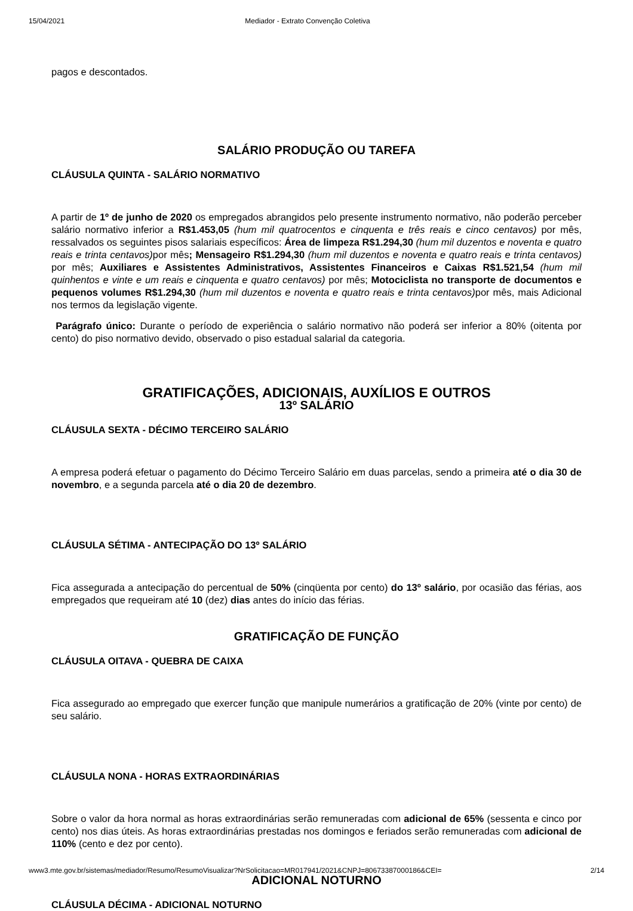15/04/2021 Mediador - Extrato Convenção Coletiva
pagos e descontados.
SALÁRIO PRODUÇÃO OU TAREFA
CLÁUSULA QUINTA - SALÁRIO NORMATIVO
A partir de 1º de junho de 2020 os empregados abrangidos pelo presente instrumento normativo, não poderão perceber salário normativo inferior a R$1.453,05 (hum mil quatrocentos e cinquenta e três reais e cinco centavos) por mês, ressalvados os seguintes pisos salariais específicos: Área de limpeza R$1.294,30 (hum mil duzentos e noventa e quatro reais e trinta centavos) por mês; Mensageiro R$1.294,30 (hum mil duzentos e noventa e quatro reais e trinta centavos) por mês; Auxiliares e Assistentes Administrativos, Assistentes Financeiros e Caixas R$1.521,54 (hum mil quinhentos e vinte e um reais e cinquenta e quatro centavos) por mês; Motociclista no transporte de documentos e pequenos volumes R$1.294,30 (hum mil duzentos e noventa e quatro reais e trinta centavos) por mês, mais Adicional nos termos da legislação vigente.
Parágrafo único: Durante o período de experiência o salário normativo não poderá ser inferior a 80% (oitenta por cento) do piso normativo devido, observado o piso estadual salarial da categoria.
GRATIFICAÇÕES, ADICIONAIS, AUXÍLIOS E OUTROS
13º SALÁRIO
CLÁUSULA SEXTA - DÉCIMO TERCEIRO SALÁRIO
A empresa poderá efetuar o pagamento do Décimo Terceiro Salário em duas parcelas, sendo a primeira até o dia 30 de novembro, e a segunda parcela até o dia 20 de dezembro.
CLÁUSULA SÉTIMA - ANTECIPAÇÃO DO 13º SALÁRIO
Fica assegurada a antecipação do percentual de 50% (cinqüenta por cento) do 13º salário, por ocasião das férias, aos empregados que requeiram até 10 (dez) dias antes do início das férias.
GRATIFICAÇÃO DE FUNÇÃO
CLÁUSULA OITAVA - QUEBRA DE CAIXA
Fica assegurado ao empregado que exercer função que manipule numerários a gratificação de 20% (vinte por cento) de seu salário.
CLÁUSULA NONA - HORAS EXTRAORDINÁRIAS
Sobre o valor da hora normal as horas extraordinárias serão remuneradas com adicional de 65% (sessenta e cinco por cento) nos dias úteis. As horas extraordinárias prestadas nos domingos e feriados serão remuneradas com adicional de 110% (cento e dez por cento).
ADICIONAL NOTURNO
CLÁUSULA DÉCIMA - ADICIONAL NOTURNO
www3.mte.gov.br/sistemas/mediador/Resumo/ResumoVisualizar?NrSolicitacao=MR017941/2021&CNPJ=80673387000186&CEI= 2/14